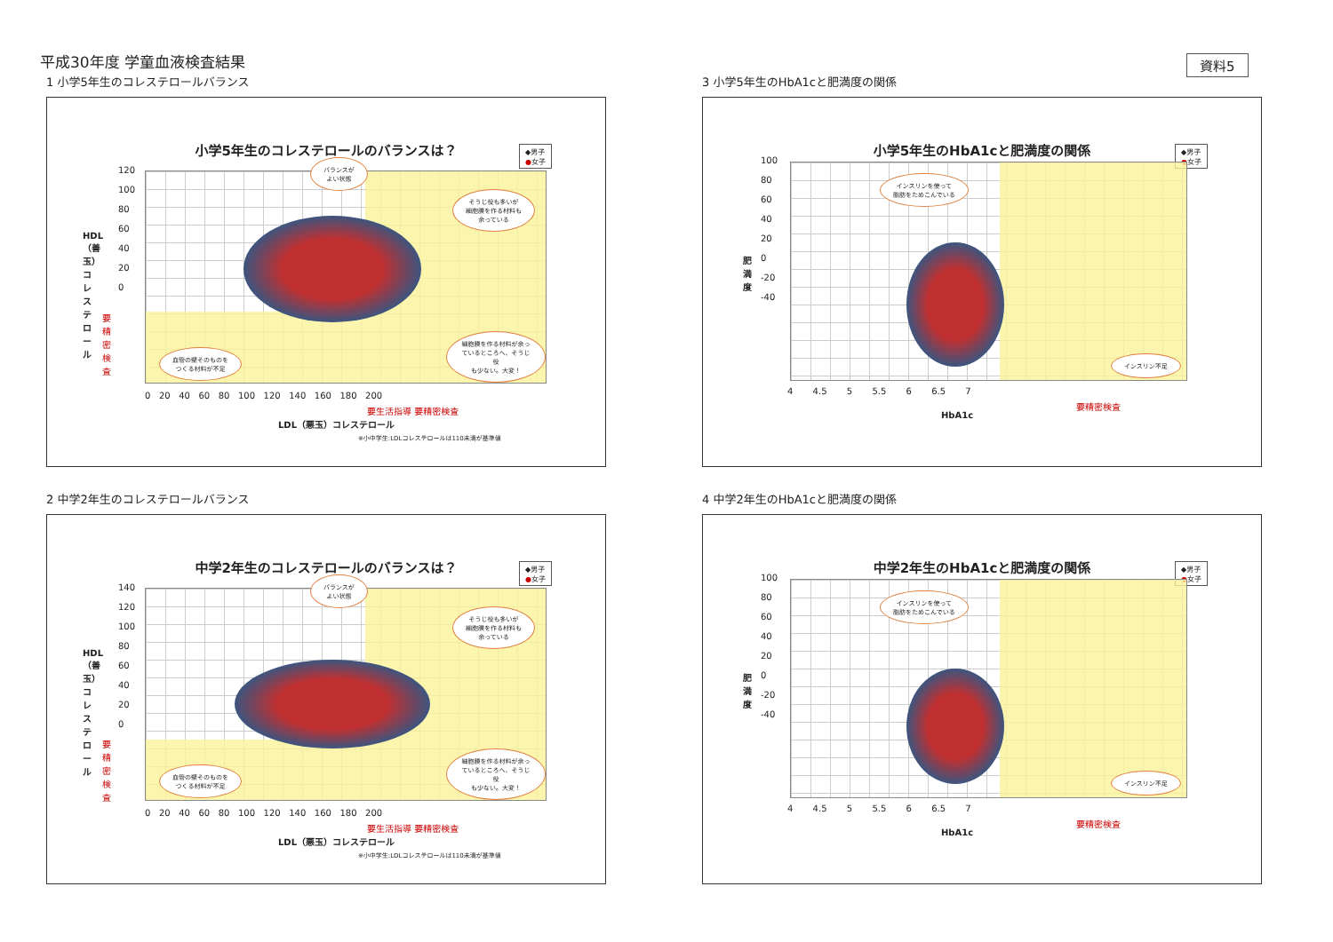平成30年度 学童血液検査結果 資料5
1 小学5年生のコレステロールバランス
小学5年生のコレステロールのバランスは？
◆男子
●女子
血管の壁そのものを
つくる材料が不足
そうじ役も多いが
細胞膜を作る材料も
余っている
細胞膜を作る材料が余っ
ているところへ、そうじ役
も少ない。大変！
バランスが
よい状態
120
100
80
60
40
20
0
0 20 40 60 80 100 120 140 160 180 200
要生活指導 要精密検査
HDL（善玉）コレステロール
LDL（悪玉）コレステロール
※小中学生:LDLコレステロールは110未満が基準値
要精密検査
3 小学5年生のHbA1cと肥満度の関係
小学5年生のHbA1cと肥満度の関係
◆男子
●女子
インスリンを使って
脂肪をためこんでいる
インスリン不足
100
80
60
40
20
0
-20
-40
4 4.5 5 5.5 6 6.5 7
要精密検査
肥満度
HbA1c
2 中学2年生のコレステロールバランス
中学2年生のコレステロールのバランスは？
◆男子
●女子
血管の壁そのものを
つくる材料が不足
そうじ役も多いが
細胞膜を作る材料も
余っている
細胞膜を作る材料が余っ
ているところへ、そうじ役
も少ない。大変！
バランスが
よい状態
140
120
100
80
60
40
20
0
0 20 40 60 80 100 120 140 160 180 200
要生活指導 要精密検査
HDL（善玉）コレステロール
LDL（悪玉）コレステロール
※小中学生:LDLコレステロールは110未満が基準値
要精密検査
4 中学2年生のHbA1cと肥満度の関係
中学2年生のHbA1cと肥満度の関係
◆男子
●女子
インスリンを使って
脂肪をためこんでいる
インスリン不足
100
80
60
40
20
0
-20
-40
4 4.5 5 5.5 6 6.5 7
要精密検査
肥満度
HbA1c